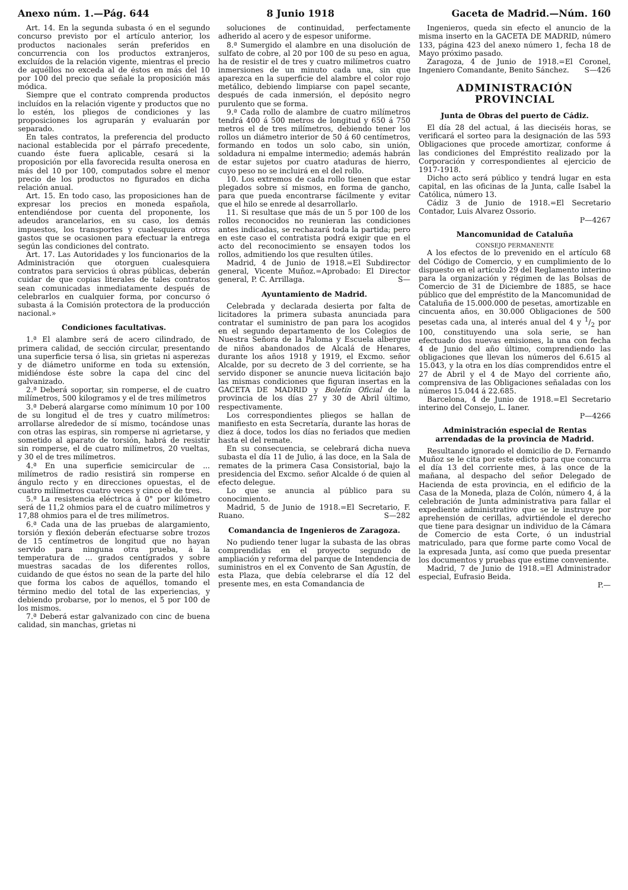Anexo núm. 1.—Pág. 644 8 Junio 1918 Gaceta de Madrid.—Núm. 160
Art. 14. En la segunda subasta ó en el segundo concurso previsto por el artículo anterior, los productos nacionales serán preferidos en concurrencia con los productos extranjeros, excluídos de la relación vigente, mientras el precio de aquéllos no exceda al de éstos en más del 10 por 100 del precio que señale la proposición más módica.
Siempre que el contrato comprenda productos incluídos en la relación vigente y productos que no lo estén, los pliegos de condiciones y las proposiciones los agruparán y evaluarán por separado.
En tales contratos, la preferencia del producto nacional establecida por el párrafo precedente, cuando éste fuera aplicable, cesará si la proposición por ella favorecida resulta onerosa en más del 10 por 100, computados sobre el menor precio de los productos no figurados en dicha relación anual.
Art. 15. En todo caso, las proposiciones han de expresar los precios en moneda española, entendiéndose por cuenta del proponente, los adeudos arancelarios, en su caso, los demás impuestos, los transportes y cualesquiera otros gastos que se ocasionen para efectuar la entrega según las condiciones del contrato.
Art. 17. Las Autoridades y los funcionarios de la Administración que otorguen cualesquiera contratos para servicios ú obras públicas, deberán cuidar de que copias literales de tales contratos sean comunicadas inmediatamente después de celebrarlos en cualquier forma, por concurso ó subasta á la Comisión protectora de la producción nacional.»
Condiciones facultativas.
1.ª El alambre será de acero cilindrado, de primera calidad, de sección circular, presentando una superficie tersa ó lisa, sin grietas ni asperezas y de diámetro uniforme en toda su extensión, midiéndose éste sobre la capa del cinc del galvanizado.
2.ª Deberá soportar, sin romperse, el de cuatro milímetros, 500 kilogramos y el de tres milímetros
3.ª Deberá alargarse como mínimum 10 por 100 de su longitud el de tres y cuatro milímetros: arrollarse alrededor de sí mismo, tocándose unas con otras las espiras, sin romperse ni agrietarse, y sometido al aparato de torsión, habrá de resistir sin romperse, el de cuatro milímetros, 20 vueltas, y 30 el de tres milímetros.
4.ª En una superficie semicircular de ... milímetros de radio resistirá sin romperse en ángulo recto y en direcciones opuestas, el de cuatro milímetros cuatro veces y cinco el de tres.
5.ª La resistencia eléctrica á 0° por kilómetro será de 11,2 ohmios para el de cuatro milímetros y 17,88 ohmios para el de tres milímetros.
6.ª Cada una de las pruebas de alargamiento, torsión y flexión deberán efectuarse sobre trozos de 15 centímetros de longitud que no hayan servido para ninguna otra prueba, á la temperatura de ... grados centígrados y sobre muestras sacadas de los diferentes rollos, cuidando de que éstos no sean de la parte del hilo que forma los cabos de aquéllos, tomando el término medio del total de las experiencias, y debiendo probarse, por lo menos, el 5 por 100 de los mismos.
7.ª Deberá estar galvanizado con cinc de buena calidad, sin manchas, grietas ni
soluciones de continuidad, perfectamente adherido al acero y de espesor uniforme.
8.ª Sumergido el alambre en una disolución de sulfato de cobre, al 20 por 100 de su peso en agua, ha de resistir el de tres y cuatro milímetros cuatro inmersiones de un minuto cada una, sin que aparezca en la superficie del alambre el color rojo metálico, debiendo limpiarse con papel secante, después de cada inmersión, el depósito negro purulento que se forma.
9.ª Cada rollo de alambre de cuatro milímetros tendrá 400 á 500 metros de longitud y 650 á 750 metros el de tres milímetros, debiendo tener los rollos un diámetro interior de 50 á 60 centímetros, formando en todos un solo cabo, sin unión, soldadura ni empalme intermedio; además habrán de estar sujetos por cuatro ataduras de hierro, cuyo peso no se incluirá en el del rollo.
10. Los extremos de cada rollo tienen que estar plegados sobre sí mismos, en forma de gancho, para que pueda encontrarse fácilmente y evitar que el hilo se enrede al desarrollarlo.
11. Si resultase que más de un 5 por 100 de los rollos reconocidos no reunieran las condiciones antes indicadas, se rechazará toda la partida; pero en este caso el contratista podrá exigir que en el acto del reconocimiento se ensayen todos los rollos, admitiendo los que resulten útiles.
Madrid, 4 de Junio de 1918.=El Subdirector general, Vicente Muñoz.=Aprobado: El Director general, P. C. Arrillaga. S—
Ayuntamiento de Madrid.
Celebrada y declarada desierta por falta de licitadores la primera subasta anunciada para contratar el suministro de pan para los acogidos en el segundo departamento de los Colegios de Nuestra Señora de la Paloma y Escuela albergue de niños abandonados de Alcalá de Henares, durante los años 1918 y 1919, el Excmo. señor Alcalde, por su decreto de 3 del corriente, se ha servido disponer se anuncie nueva licitación bajo las mismas condiciones que figuran insertas en la GACETA DE MADRID y Boletín Oficial de la provincia de los días 27 y 30 de Abril último, respectivamente.
Los correspondientes pliegos se hallan de manifiesto en esta Secretaría, durante las horas de diez á doce, todos los días no feriados que medien hasta el del remate.
En su consecuencia, se celebrará dicha nueva subasta el día 11 de Julio, á las doce, en la Sala de remates de la primera Casa Consistorial, bajo la presidencia del Excmo. señor Alcalde ó de quien al efecto delegue.
Lo que se anuncia al público para su conocimiento.
Madrid, 5 de Junio de 1918.=El Secretario, F. Ruano. S—282
Comandancia de Ingenieros de Zaragoza.
No pudiendo tener lugar la subasta de las obras comprendidas en el proyecto segundo de ampliación y reforma del parque de Intendencia de suministros en el ex Convento de San Agustín, de esta Plaza, que debía celebrarse el día 12 del presente mes, en esta Comandancia de
Ingenieros, queda sin efecto el anuncio de la misma inserto en la GACETA DE MADRID, número 133, página 423 del anexo número 1, fecha 18 de Mayo próximo pasado.
Zaragoza, 4 de Junio de 1918.=El Coronel, Ingeniero Comandante, Benito Sánchez. S—426
ADMINISTRACIÓN PROVINCIAL
Junta de Obras del puerto de Cádiz.
El día 28 del actual, á las dieciséis horas, se verificará el sorteo para la designación de las 593 Obligaciones que procede amortizar, conforme á las condiciones del Empréstito realizado por la Corporación y correspondientes al ejercicio de 1917-1918.
Dicho acto será público y tendrá lugar en esta capital, en las oficinas de la Junta, calle Isabel la Católica, número 13.
Cádiz 3 de Junio de 1918.=El Secretario Contador, Luis Alvarez Ossorio.
P—4267
Mancomunidad de Cataluña
CONSEJO PERMANENTE
A los efectos de lo prevenido en el artículo 68 del Código de Comercio, y en cumplimiento de lo dispuesto en el artículo 29 del Reglamento interino para la organización y régimen de las Bolsas de Comercio de 31 de Diciembre de 1885, se hace público que del empréstito de la Mancomunidad de Cataluña de 15.000.000 de pesetas, amortizable en cincuenta años, en 30.000 Obligaciones de 500 pesetas cada una, al interés anual del 4 y 1/2 por 100, constituyendo una sola serie, se han efectuado dos nuevas emisiones, la una con fecha 4 de Junio del año último, comprendiendo las obligaciones que llevan los números del 6.615 al 15.043, y la otra en los días comprendidos entre el 27 de Abril y el 4 de Mayo del corriente año, comprensiva de las Obligaciones señaladas con los números 15.044 á 22.685.
Barcelona, 4 de Junio de 1918.=El Secretario interino del Consejo, L. Ianer.
P—4266
Administración especial de Rentas arrendadas de la provincia de Madrid.
Resultando ignorado el domicilio de D. Fernando Muñoz se le cita por este edicto para que concurra el día 13 del corriente mes, á las once de la mañana, al despacho del señor Delegado de Hacienda de esta provincia, en el edificio de la Casa de la Moneda, plaza de Colón, número 4, á la celebración de Junta administrativa para fallar el expediente administrativo que se le instruye por aprehensión de cerillas, advirtiéndole el derecho que tiene para designar un individuo de la Cámara de Comercio de esta Corte, ó un industrial matriculado, para que forme parte como Vocal de la expresada Junta, así como que pueda presentar los documentos y pruebas que estime conveniente.
Madrid, 7 de Junio de 1918.=El Administrador especial, Eufrasio Beida.
P.—